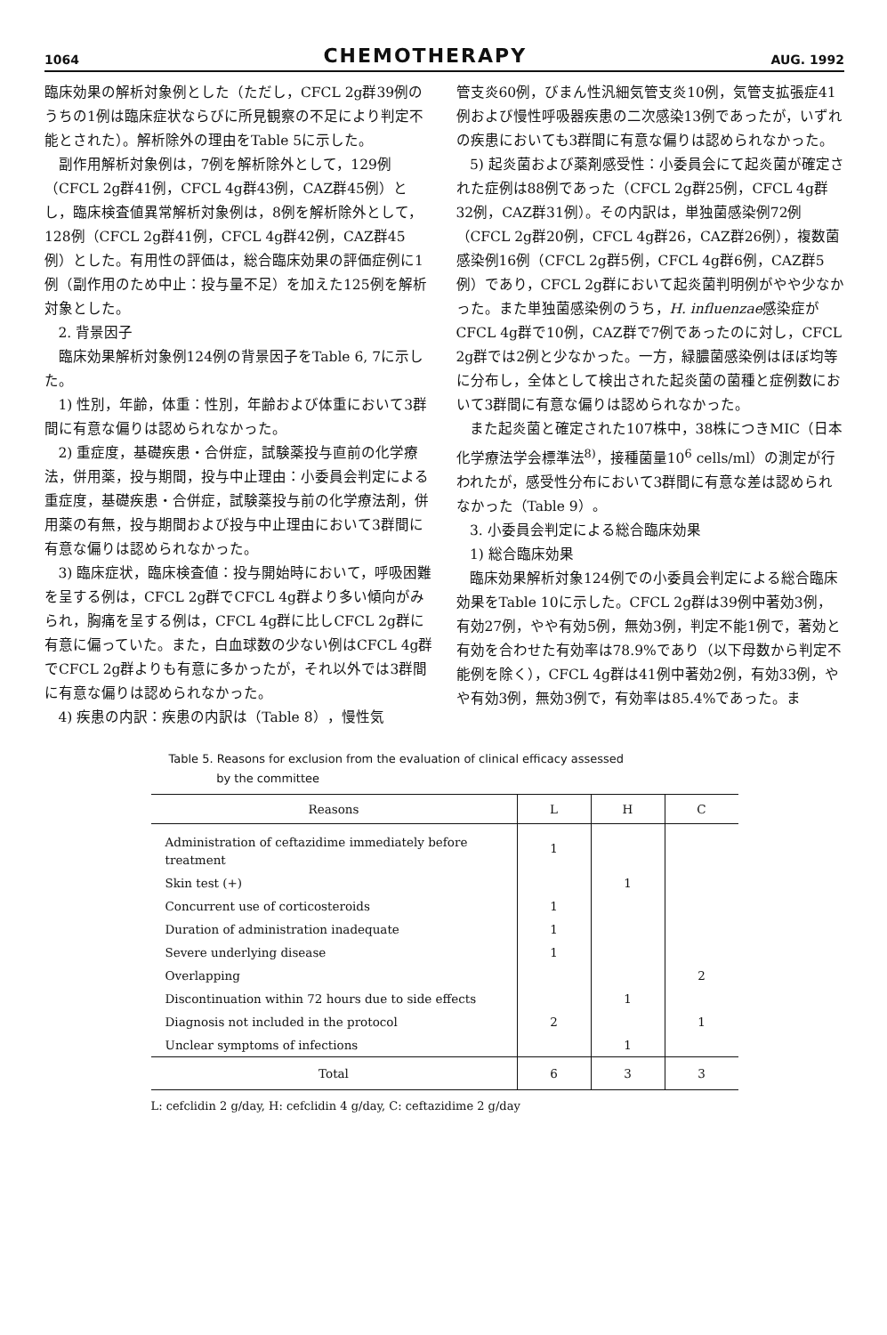1064 CHEMOTHERAPY AUG. 1992
臨床効果の解析対象例とした（ただし，CFCL 2g群39例のうちの1例は臨床症状ならびに所見観察の不足により判定不能とされた）。解析除外の理由をTable 5に示した。
副作用解析対象例は，7例を解析除外として，129例（CFCL 2g群41例，CFCL 4g群43例，CAZ群45例）とし，臨床検査値異常解析対象例は，8例を解析除外として，128例（CFCL 2g群41例，CFCL 4g群42例，CAZ群45例）とした。有用性の評価は，総合臨床効果の評価症例に1例（副作用のため中止：投与量不足）を加えた125例を解析対象とした。
2. 背景因子
臨床効果解析対象例124例の背景因子をTable 6, 7に示した。
1) 性別，年齢，体重：性別，年齢および体重において3群間に有意な偏りは認められなかった。
2) 重症度，基礎疾患・合併症，試験薬投与直前の化学療法，併用薬，投与期間，投与中止理由：小委員会判定による重症度，基礎疾患・合併症，試験薬投与前の化学療法剤，併用薬の有無，投与期間および投与中止理由において3群間に有意な偏りは認められなかった。
3) 臨床症状，臨床検査値：投与開始時において，呼吸困難を呈する例は，CFCL 2g群でCFCL 4g群より多い傾向がみられ，胸痛を呈する例は，CFCL 4g群に比しCFCL 2g群に有意に偏っていた。また，白血球数の少ない例はCFCL 4g群でCFCL 2g群よりも有意に多かったが，それ以外では3群間に有意な偏りは認められなかった。
4) 疾患の内訳：疾患の内訳は（Table 8），慢性気
管支炎60例，びまん性汎細気管支炎10例，気管支拡張症41例および慢性呼吸器疾患の二次感染13例であったが，いずれの疾患においても3群間に有意な偏りは認められなかった。
5) 起炎菌および薬剤感受性：小委員会にて起炎菌が確定された症例は88例であった（CFCL 2g群25例，CFCL 4g群32例，CAZ群31例）。その内訳は，単独菌感染例72例（CFCL 2g群20例，CFCL 4g群26，CAZ群26例），複数菌感染例16例（CFCL 2g群5例，CFCL 4g群6例，CAZ群5例）であり，CFCL 2g群において起炎菌判明例がやや少なかった。また単独菌感染例のうち，H. influenzae感染症がCFCL 4g群で10例，CAZ群で7例であったのに対し，CFCL 2g群では2例と少なかった。一方，緑膿菌感染例はほぼ均等に分布し，全体として検出された起炎菌の菌種と症例数において3群間に有意な偏りは認められなかった。
また起炎菌と確定された107株中，38株につきMIC（日本化学療法学会標準法<sup>8)</sup>，接種菌量10<sup>6</sup> cells/ml）の測定が行われたが，感受性分布において3群間に有意な差は認められなかった（Table 9）。
3. 小委員会判定による総合臨床効果
1) 総合臨床効果
臨床効果解析対象124例での小委員会判定による総合臨床効果をTable 10に示した。CFCL 2g群は39例中著効3例，有効27例，やや有効5例，無効3例，判定不能1例で，著効と有効を合わせた有効率は78.9%であり（以下母数から判定不能例を除く），CFCL 4g群は41例中著効2例，有効33例，やや有効3例，無効3例で，有効率は85.4%であった。ま
Table 5. Reasons for exclusion from the evaluation of clinical efficacy assessed
by the committee
| Reasons | L | H | C |
| --- | --- | --- | --- |
| Administration of ceftazidime immediately before treatment | 1 | | |
| Skin test (+) | | 1 | |
| Concurrent use of corticosteroids | 1 | | |
| Duration of administration inadequate | 1 | | |
| Severe underlying disease | 1 | | |
| Overlapping | | | 2 |
| Discontinuation within 72 hours due to side effects | | 1 | |
| Diagnosis not included in the protocol | 2 | | 1 |
| Unclear symptoms of infections | | 1 | |
| Total | 6 | 3 | 3 |
L: cefclidin 2 g/day, H: cefclidin 4 g/day, C: ceftazidime 2 g/day